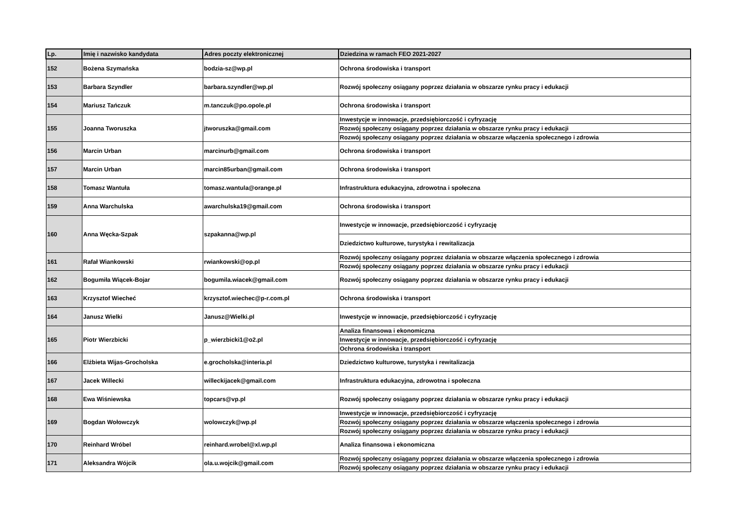| Lp. | Imię i nazwisko kandydata | Adres poczty elektronicznej | Dziedzina w ramach FEO 2021-2027 |
| --- | --- | --- | --- |
| 152 | Bożena Szymańska | bodzia-sz@wp.pl | Ochrona środowiska i transport |
| 153 | Barbara Szyndler | barbara.szyndler@wp.pl | Rozwój społeczny osiągany poprzez działania w obszarze rynku pracy i edukacji |
| 154 | Mariusz Tańczuk | m.tanczuk@po.opole.pl | Ochrona środowiska i transport |
| 155 | Joanna Tworuszka | jtworuszka@gmail.com | Inwestycje w innowacje, przedsiębiorczość i cyfryzację |
| | | | Rozwój społeczny osiągany poprzez działania w obszarze rynku pracy i edukacji |
| | | | Rozwój społeczny osiągany poprzez działania w obszarze włączenia społecznego i zdrowia |
| 156 | Marcin Urban | marcinurb@gmail.com | Ochrona środowiska i transport |
| 157 | Marcin Urban | marcin85urban@gmail.com | Ochrona środowiska i transport |
| 158 | Tomasz Wantuła | tomasz.wantula@orange.pl | Infrastruktura edukacyjna, zdrowotna i społeczna |
| 159 | Anna Warchulska | awarchulska19@gmail.com | Ochrona środowiska i transport |
| 160 | Anna Węcka-Szpak | szpakanna@wp.pl | Inwestycje w innowacje, przedsiębiorczość i cyfryzację |
| | | | Dziedzictwo kulturowe, turystyka i rewitalizacja |
| 161 | Rafał Wiankowski | rwiankowski@op.pl | Rozwój społeczny osiągany poprzez działania w obszarze włączenia społecznego i zdrowia |
| | | | Rozwój społeczny osiągany poprzez działania w obszarze rynku pracy i edukacji |
| 162 | Bogumiła Wiącek-Bojar | bogumila.wiacek@gmail.com | Rozwój społeczny osiągany poprzez działania w obszarze rynku pracy i edukacji |
| 163 | Krzysztof Wiecheć | krzysztof.wiechec@p-r.com.pl | Ochrona środowiska i transport |
| 164 | Janusz Wielki | Janusz@Wielki.pl | Inwestycje w innowacje, przedsiębiorczość i cyfryzację |
| 165 | Piotr Wierzbicki | p_wierzbicki1@o2.pl | Analiza finansowa i ekonomiczna |
| | | | Inwestycje w innowacje, przedsiębiorczość i cyfryzację |
| | | | Ochrona środowiska i transport |
| 166 | Elżbieta Wijas-Grocholska | e.grocholska@interia.pl | Dziedzictwo kulturowe, turystyka i rewitalizacja |
| 167 | Jacek Willecki | willeckijacek@gmail.com | Infrastruktura edukacyjna, zdrowotna i społeczna |
| 168 | Ewa Wiśniewska | topcars@vp.pl | Rozwój społeczny osiągany poprzez działania w obszarze rynku pracy i edukacji |
| 169 | Bogdan Wołowczyk | wolowczyk@wp.pl | Inwestycje w innowacje, przedsiębiorczość i cyfryzację |
| | | | Rozwój społeczny osiągany poprzez działania w obszarze włączenia społecznego i zdrowia |
| | | | Rozwój społeczny osiągany poprzez działania w obszarze rynku pracy i edukacji |
| 170 | Reinhard Wróbel | reinhard.wrobel@xl.wp.pl | Analiza finansowa i ekonomiczna |
| 171 | Aleksandra Wójcik | ola.u.wojcik@gmail.com | Rozwój społeczny osiągany poprzez działania w obszarze włączenia społecznego i zdrowia |
| | | | Rozwój społeczny osiągany poprzez działania w obszarze rynku pracy i edukacji |